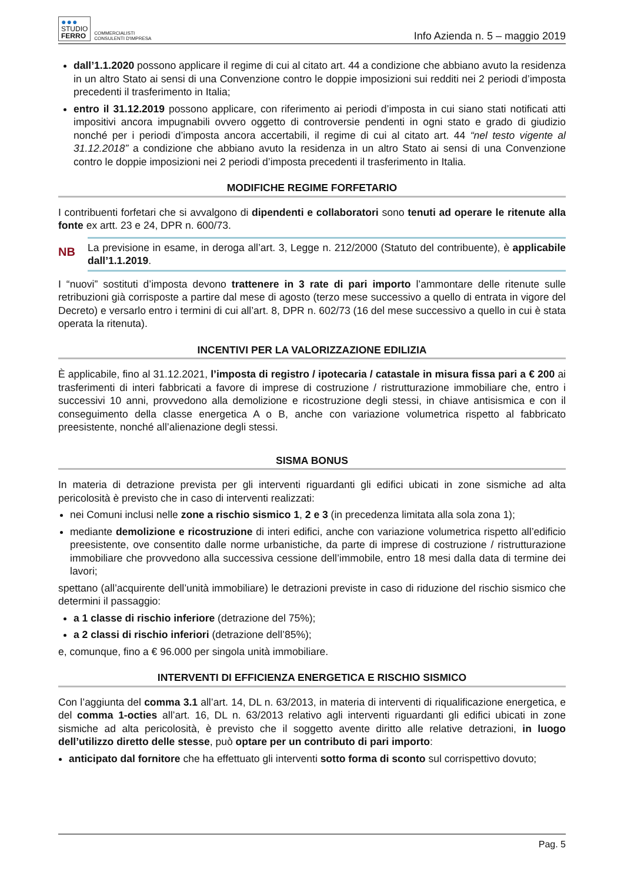●●●
STUDIO
FERRO
COMMERCIALISTI
CONSULENTI D'IMPRESA
Info Azienda n. 5 – maggio 2019
dall’1.1.2020 possono applicare il regime di cui al citato art. 44 a condizione che abbiano avuto la residenza in un altro Stato ai sensi di una Convenzione contro le doppie imposizioni sui redditi nei 2 periodi d’imposta precedenti il trasferimento in Italia;
entro il 31.12.2019 possono applicare, con riferimento ai periodi d’imposta in cui siano stati notificati atti impositivi ancora impugnabili ovvero oggetto di controversie pendenti in ogni stato e grado di giudizio nonché per i periodi d’imposta ancora accertabili, il regime di cui al citato art. 44 “nel testo vigente al 31.12.2018” a condizione che abbiano avuto la residenza in un altro Stato ai sensi di una Convenzione contro le doppie imposizioni nei 2 periodi d’imposta precedenti il trasferimento in Italia.
MODIFICHE REGIME FORFETARIO
I contribuenti forfetari che si avvalgono di dipendenti e collaboratori sono tenuti ad operare le ritenute alla fonte ex artt. 23 e 24, DPR n. 600/73.
NB
La previsione in esame, in deroga all’art. 3, Legge n. 212/2000 (Statuto del contribuente), è applicabile dall’1.1.2019.
I “nuovi” sostituti d’imposta devono trattenere in 3 rate di pari importo l’ammontare delle ritenute sulle retribuzioni già corrisposte a partire dal mese di agosto (terzo mese successivo a quello di entrata in vigore del Decreto) e versarlo entro i termini di cui all’art. 8, DPR n. 602/73 (16 del mese successivo a quello in cui è stata operata la ritenuta).
INCENTIVI PER LA VALORIZZAZIONE EDILIZIA
È applicabile, fino al 31.12.2021, l’imposta di registro / ipotecaria / catastale in misura fissa pari a € 200 ai trasferimenti di interi fabbricati a favore di imprese di costruzione / ristrutturazione immobiliare che, entro i successivi 10 anni, provvedono alla demolizione e ricostruzione degli stessi, in chiave antisismica e con il conseguimento della classe energetica A o B, anche con variazione volumetrica rispetto al fabbricato preesistente, nonché all’alienazione degli stessi.
SISMA BONUS
In materia di detrazione prevista per gli interventi riguardanti gli edifici ubicati in zone sismiche ad alta pericolosità è previsto che in caso di interventi realizzati:
nei Comuni inclusi nelle zone a rischio sismico 1, 2 e 3 (in precedenza limitata alla sola zona 1);
mediante demolizione e ricostruzione di interi edifici, anche con variazione volumetrica rispetto all’edificio preesistente, ove consentito dalle norme urbanistiche, da parte di imprese di costruzione / ristrutturazione immobiliare che provvedono alla successiva cessione dell’immobile, entro 18 mesi dalla data di termine dei lavori;
spettano (all’acquirente dell’unità immobiliare) le detrazioni previste in caso di riduzione del rischio sismico che determini il passaggio:
a 1 classe di rischio inferiore (detrazione del 75%);
a 2 classi di rischio inferiori (detrazione dell’85%);
e, comunque, fino a € 96.000 per singola unità immobiliare.
INTERVENTI DI EFFICIENZA ENERGETICA E RISCHIO SISMICO
Con l’aggiunta del comma 3.1 all’art. 14, DL n. 63/2013, in materia di interventi di riqualificazione energetica, e del comma 1-octies all’art. 16, DL n. 63/2013 relativo agli interventi riguardanti gli edifici ubicati in zone sismiche ad alta pericolosità, è previsto che il soggetto avente diritto alle relative detrazioni, in luogo dell’utilizzo diretto delle stesse, può optare per un contributo di pari importo:
anticipato dal fornitore che ha effettuato gli interventi sotto forma di sconto sul corrispettivo dovuto;
Pag. 5